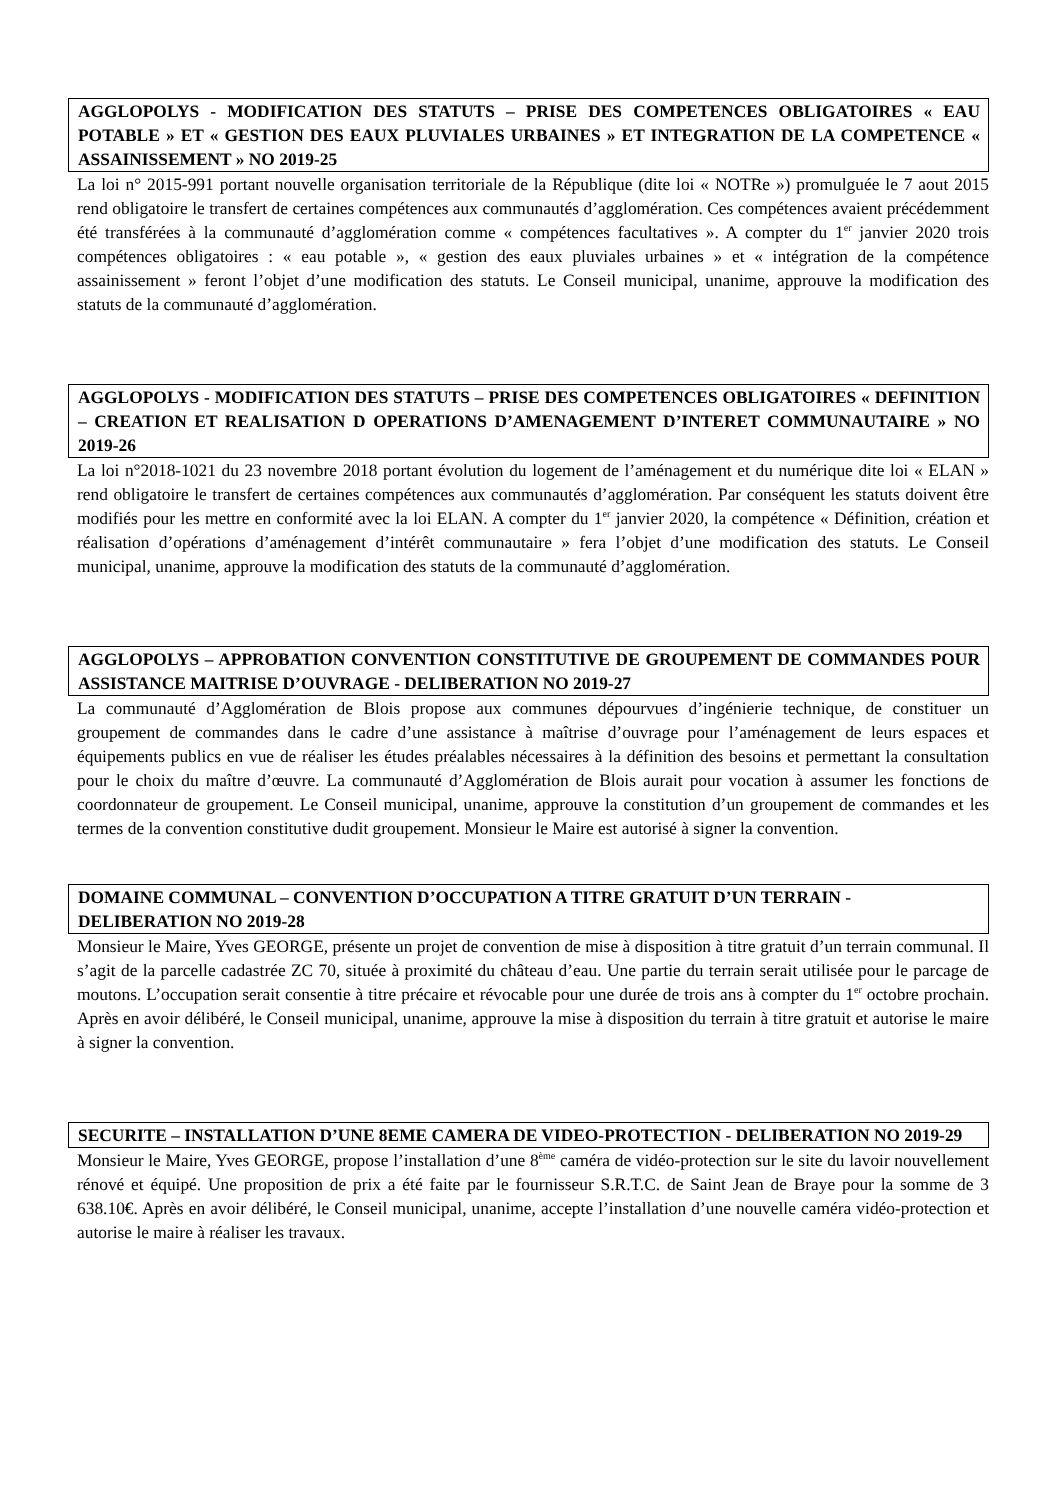AGGLOPOLYS - MODIFICATION DES STATUTS – PRISE DES COMPETENCES OBLIGATOIRES « EAU POTABLE » ET « GESTION DES EAUX PLUVIALES URBAINES » ET INTEGRATION DE LA COMPETENCE « ASSAINISSEMENT » NO 2019-25
La loi n° 2015-991 portant nouvelle organisation territoriale de la République (dite loi « NOTRe ») promulguée le 7 aout 2015 rend obligatoire le transfert de certaines compétences aux communautés d’agglomération. Ces compétences avaient précédemment été transférées à la communauté d’agglomération comme « compétences facultatives ». A compter du 1<sup>er</sup> janvier 2020 trois compétences obligatoires : « eau potable », « gestion des eaux pluviales urbaines » et « intégration de la compétence assainissement » feront l’objet d’une modification des statuts. Le Conseil municipal, unanime, approuve la modification des statuts de la communauté d’agglomération.
AGGLOPOLYS - MODIFICATION DES STATUTS – PRISE DES COMPETENCES OBLIGATOIRES « DEFINITION – CREATION ET REALISATION D OPERATIONS D’AMENAGEMENT D’INTERET COMMUNAUTAIRE » NO 2019-26
La loi n°2018-1021 du 23 novembre 2018 portant évolution du logement de l’aménagement et du numérique dite loi « ELAN » rend obligatoire le transfert de certaines compétences aux communautés d’agglomération. Par conséquent les statuts doivent être modifiés pour les mettre en conformité avec la loi ELAN. A compter du 1<sup>er</sup> janvier 2020, la compétence « Définition, création et réalisation d’opérations d’aménagement d’intérêt communautaire » fera l’objet d’une modification des statuts. Le Conseil municipal, unanime, approuve la modification des statuts de la communauté d’agglomération.
AGGLOPOLYS – APPROBATION CONVENTION CONSTITUTIVE DE GROUPEMENT DE COMMANDES POUR ASSISTANCE MAITRISE D’OUVRAGE - DELIBERATION NO 2019-27
La communauté d’Agglomération de Blois propose aux communes dépourvues d’ingénierie technique, de constituer un groupement de commandes dans le cadre d’une assistance à maîtrise d’ouvrage pour l’aménagement de leurs espaces et équipements publics en vue de réaliser les études préalables nécessaires à la définition des besoins et permettant la consultation pour le choix du maître d’œuvre. La communauté d’Agglomération de Blois aurait pour vocation à assumer les fonctions de coordonnateur de groupement. Le Conseil municipal, unanime, approuve la constitution d’un groupement de commandes et les termes de la convention constitutive dudit groupement. Monsieur le Maire est autorisé à signer la convention.
DOMAINE COMMUNAL – CONVENTION D’OCCUPATION A TITRE GRATUIT D’UN TERRAIN - DELIBERATION NO 2019-28
Monsieur le Maire, Yves GEORGE, présente un projet de convention de mise à disposition à titre gratuit d’un terrain communal. Il s’agit de la parcelle cadastrée ZC 70, située à proximité du château d’eau. Une partie du terrain serait utilisée pour le parcage de moutons. L’occupation serait consentie à titre précaire et révocable pour une durée de trois ans à compter du 1<sup>er</sup> octobre prochain. Après en avoir délibéré, le Conseil municipal, unanime, approuve la mise à disposition du terrain à titre gratuit et autorise le maire à signer la convention.
SECURITE – INSTALLATION D’UNE 8EME CAMERA DE VIDEO-PROTECTION - DELIBERATION NO 2019-29
Monsieur le Maire, Yves GEORGE, propose l’installation d’une 8<sup>ème</sup> caméra de vidéo-protection sur le site du lavoir nouvellement rénové et équipé. Une proposition de prix a été faite par le fournisseur S.R.T.C. de Saint Jean de Braye pour la somme de 3 638.10€. Après en avoir délibéré, le Conseil municipal, unanime, accepte l’installation d’une nouvelle caméra vidéo-protection et autorise le maire à réaliser les travaux.